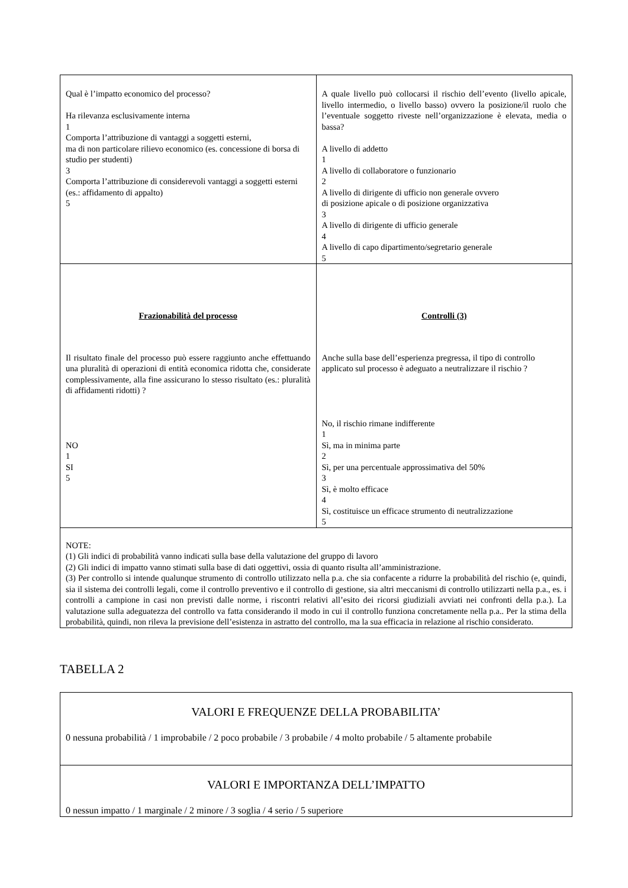| Qual è l’impatto economico del processo? Ha rilevanza esclusivamente interna 1 Comporta l’attribuzione di vantaggi a soggetti esterni, ma di non particolare rilievo economico (es. concessione di borsa di studio per studenti) 3 Comporta l’attribuzione di considerevoli vantaggi a soggetti esterni (es.: affidamento di appalto) 5 | A quale livello può collocarsi il rischio dell’evento (livello apicale, livello intermedio, o livello basso) ovvero la posizione/il ruolo che l’eventuale soggetto riveste nell’organizzazione è elevata, media o bassa? A livello di addetto 1 A livello di collaboratore o funzionario 2 A livello di dirigente di ufficio non generale ovvero di posizione apicale o di posizione organizzativa 3 A livello di dirigente di ufficio generale 4 A livello di capo dipartimento/segretario generale 5 |
| Frazionabilità del processo Il risultato finale del processo può essere raggiunto anche effettuando una pluralità di operazioni di entità economica ridotta che, considerate complessivamente, alla fine assicurano lo stesso risultato (es.: pluralità di affidamenti ridotti) ? NO 1 SI 5 | Controlli (3) Anche sulla base dell’esperienza pregressa, il tipo di controllo applicato sul processo è adeguato a neutralizzare il rischio ? No, il rischio rimane indifferente 1 Sì, ma in minima parte 2 Sì, per una percentuale approssimativa del 50% 3 Sì, è molto efficace 4 Sì, costituisce un efficace strumento di neutralizzazione 5 |
| NOTE: (1) Gli indici di probabilità vanno indicati sulla base della valutazione del gruppo di lavoro (2) Gli indici di impatto vanno stimati sulla base di dati oggettivi, ossia di quanto risulta all’amministrazione. (3) Per controllo si intende qualunque strumento di controllo utilizzato nella p.a. che sia confacente a ridurre la probabilità del rischio (e, quindi, sia il sistema dei controlli legali, come il controllo preventivo e il controllo di gestione, sia altri meccanismi di controllo utilizzarti nella p.a., es. i controlli a campione in casi non previsti dalle norme, i riscontri relativi all’esito dei ricorsi giudiziali avviati nei confronti della p.a.). La valutazione sulla adeguatezza del controllo va fatta considerando il modo in cui il controllo funziona concretamente nella p.a.. Per la stima della probabilità, quindi, non rileva la previsione dell’esistenza in astratto del controllo, ma la sua efficacia in relazione al rischio considerato. | |
TABELLA 2
| VALORI E FREQUENZE DELLA PROBABILITA’ 0 nessuna probabilità / 1 improbabile / 2 poco probabile / 3 probabile / 4 molto probabile / 5 altamente probabile |
| VALORI E IMPORTANZA DELL’IMPATTO 0 nessun impatto / 1 marginale / 2 minore / 3 soglia / 4 serio / 5 superiore |